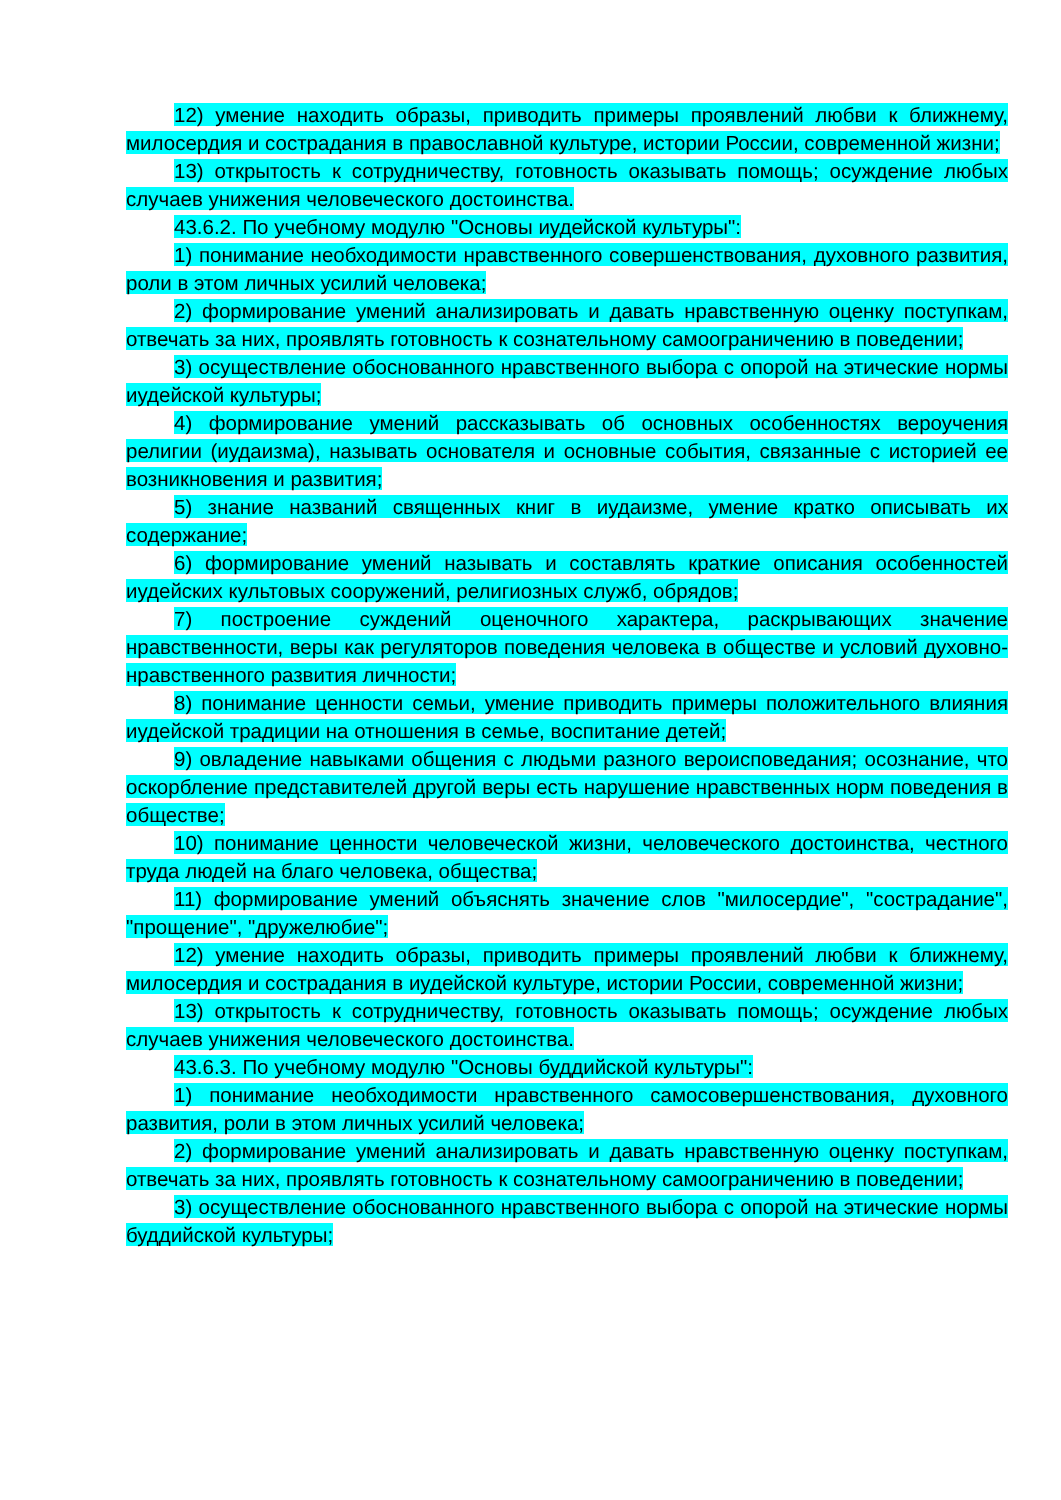12) умение находить образы, приводить примеры проявлений любви к ближнему, милосердия и сострадания в православной культуре, истории России, современной жизни;
13) открытость к сотрудничеству, готовность оказывать помощь; осуждение любых случаев унижения человеческого достоинства.
43.6.2. По учебному модулю "Основы иудейской культуры":
1) понимание необходимости нравственного совершенствования, духовного развития, роли в этом личных усилий человека;
2) формирование умений анализировать и давать нравственную оценку поступкам, отвечать за них, проявлять готовность к сознательному самоограничению в поведении;
3) осуществление обоснованного нравственного выбора с опорой на этические нормы иудейской культуры;
4) формирование умений рассказывать об основных особенностях вероучения религии (иудаизма), называть основателя и основные события, связанные с историей ее возникновения и развития;
5) знание названий священных книг в иудаизме, умение кратко описывать их содержание;
6) формирование умений называть и составлять краткие описания особенностей иудейских культовых сооружений, религиозных служб, обрядов;
7) построение суждений оценочного характера, раскрывающих значение нравственности, веры как регуляторов поведения человека в обществе и условий духовно-нравственного развития личности;
8) понимание ценности семьи, умение приводить примеры положительного влияния иудейской традиции на отношения в семье, воспитание детей;
9) овладение навыками общения с людьми разного вероисповедания; осознание, что оскорбление представителей другой веры есть нарушение нравственных норм поведения в обществе;
10) понимание ценности человеческой жизни, человеческого достоинства, честного труда людей на благо человека, общества;
11) формирование умений объяснять значение слов "милосердие", "сострадание", "прощение", "дружелюбие";
12) умение находить образы, приводить примеры проявлений любви к ближнему, милосердия и сострадания в иудейской культуре, истории России, современной жизни;
13) открытость к сотрудничеству, готовность оказывать помощь; осуждение любых случаев унижения человеческого достоинства.
43.6.3. По учебному модулю "Основы буддийской культуры":
1) понимание необходимости нравственного самосовершенствования, духовного развития, роли в этом личных усилий человека;
2) формирование умений анализировать и давать нравственную оценку поступкам, отвечать за них, проявлять готовность к сознательному самоограничению в поведении;
3) осуществление обоснованного нравственного выбора с опорой на этические нормы буддийской культуры;